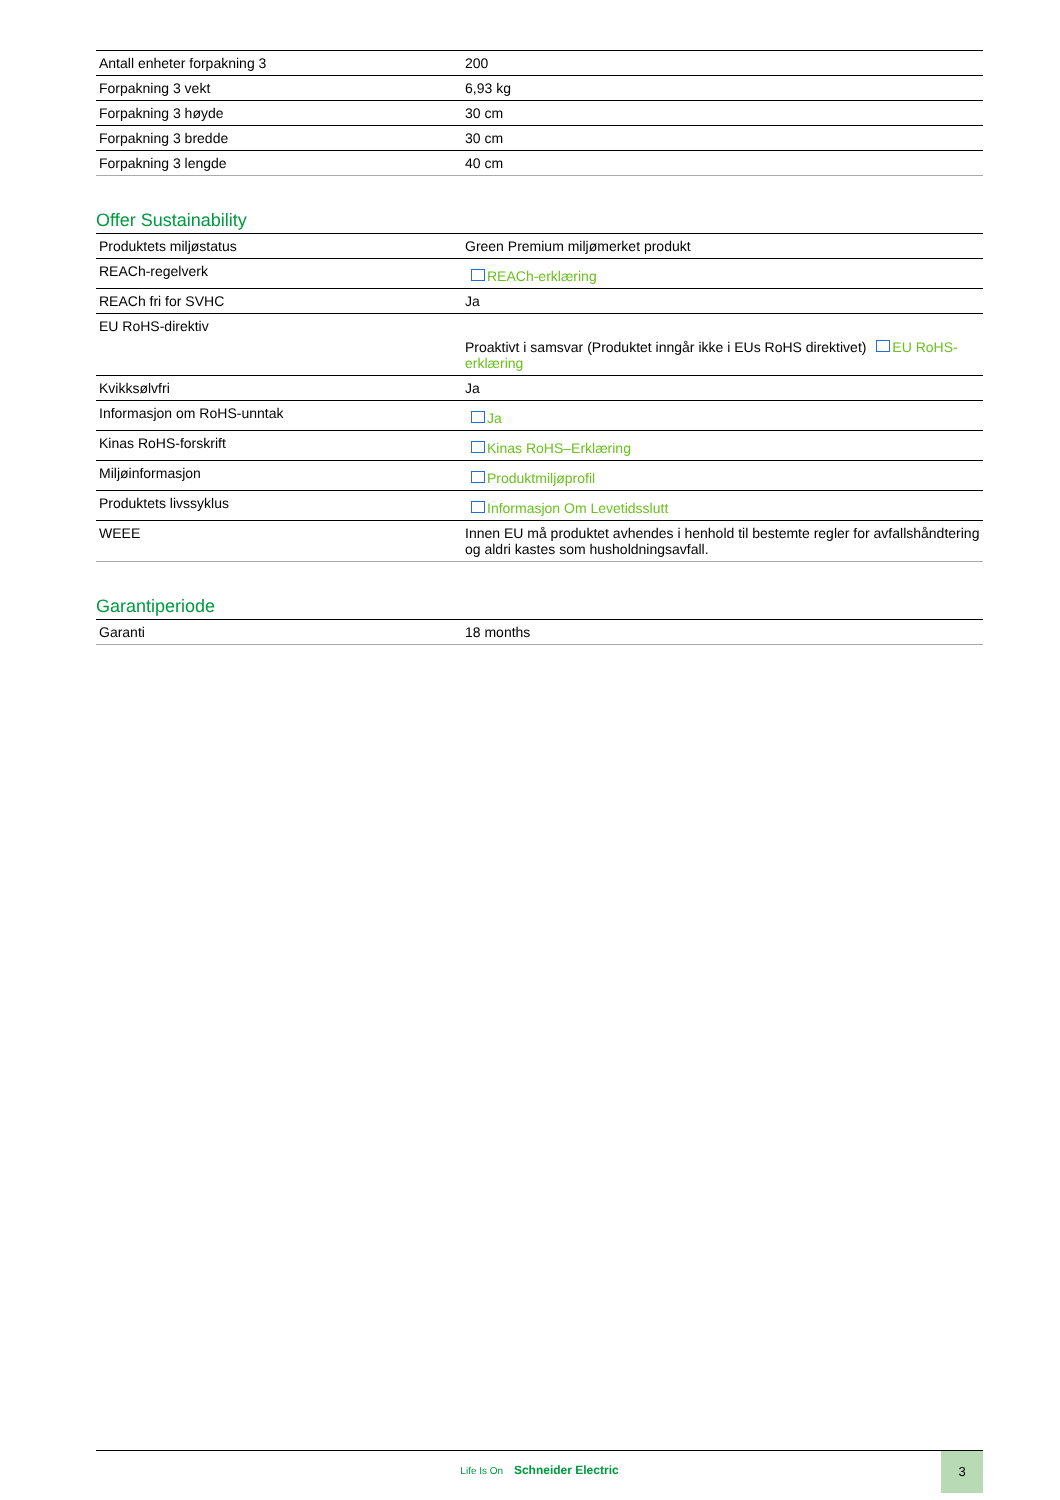| Antall enheter forpakning 3 | 200 |
| Forpakning 3 vekt | 6,93 kg |
| Forpakning 3 høyde | 30 cm |
| Forpakning 3 bredde | 30 cm |
| Forpakning 3 lengde | 40 cm |
Offer Sustainability
| Produktets miljøstatus | Green Premium miljømerket produkt |
| REACh-regelverk | REACh-erklæring |
| REACh fri for SVHC | Ja |
| EU RoHS-direktiv | Proaktivt i samsvar (Produktet inngår ikke i EUs RoHS direktivet) EU RoHS-erklæring |
| Kvikksølvfri | Ja |
| Informasjon om RoHS-unntak | Ja |
| Kinas RoHS-forskrift | Kinas RoHS–Erklæring |
| Miljøinformasjon | Produktmiljøprofil |
| Produktets livssyklus | Informasjon Om Levetidsslutt |
| WEEE | Innen EU må produktet avhendes i henhold til bestemte regler for avfallshåndtering og aldri kastes som husholdningsavfall. |
Garantiperiode
| Garanti | 18 months |
Life Is On Schneider Electric
3